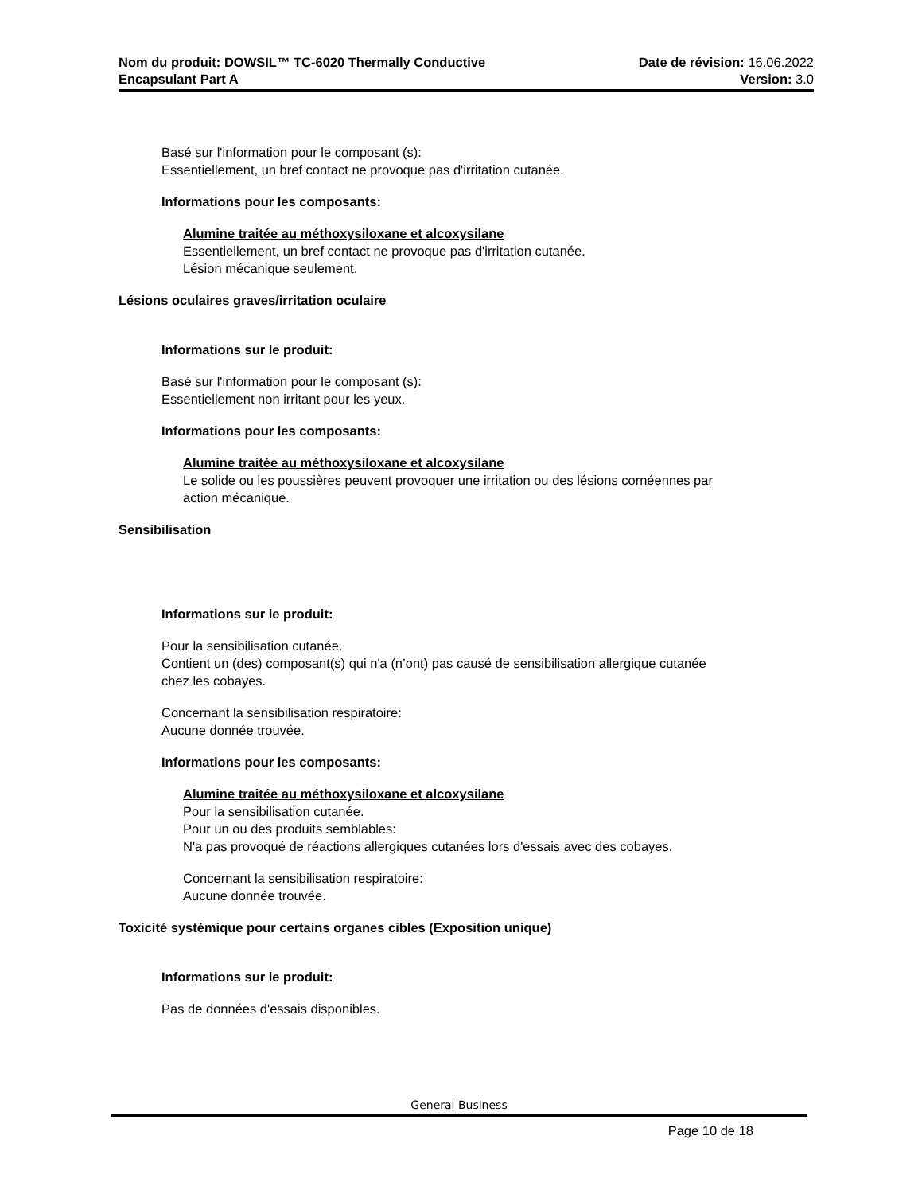Nom du produit: DOWSIL™ TC-6020 Thermally Conductive
Encapsulant Part A
Date de révision: 16.06.2022
Version: 3.0
Basé sur l'information pour le composant (s):
Essentiellement, un bref contact ne provoque pas d'irritation cutanée.
Informations pour les composants:
Alumine traitée au méthoxysiloxane et alcoxysilane
Essentiellement, un bref contact ne provoque pas d'irritation cutanée.
Lésion mécanique seulement.
Lésions oculaires graves/irritation oculaire
Informations sur le produit:
Basé sur l'information pour le composant (s):
Essentiellement non irritant pour les yeux.
Informations pour les composants:
Alumine traitée au méthoxysiloxane et alcoxysilane
Le solide ou les poussières peuvent provoquer une irritation ou des lésions cornéennes par
action mécanique.
Sensibilisation
Informations sur le produit:
Pour la sensibilisation cutanée.
Contient un (des) composant(s) qui n'a (n’ont) pas causé de sensibilisation allergique cutanée
chez les cobayes.
Concernant la sensibilisation respiratoire:
Aucune donnée trouvée.
Informations pour les composants:
Alumine traitée au méthoxysiloxane et alcoxysilane
Pour la sensibilisation cutanée.
Pour un ou des produits semblables:
N'a pas provoqué de réactions allergiques cutanées lors d'essais avec des cobayes.
Concernant la sensibilisation respiratoire:
Aucune donnée trouvée.
Toxicité systémique pour certains organes cibles (Exposition unique)
Informations sur le produit:
Pas de données d'essais disponibles.
General Business
Page 10 de 18